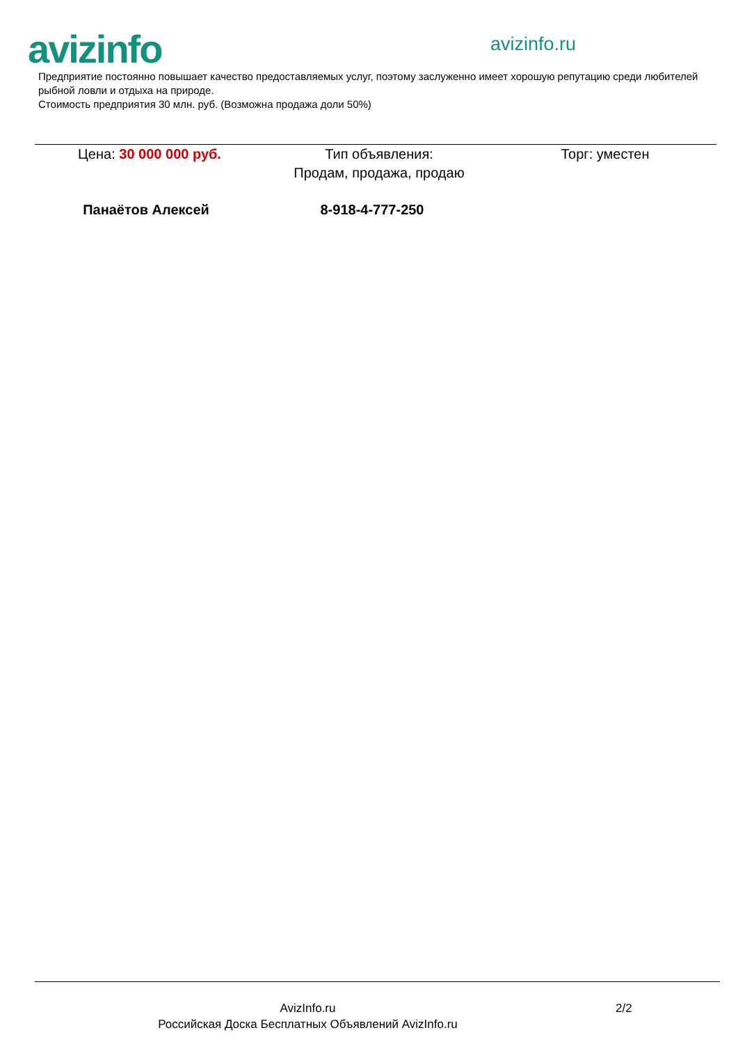avizinfo avizinfo.ru
Предприятие постоянно повышает качество предоставляемых услуг, поэтому заслуженно имеет хорошую репутацию среди любителей рыбной ловли и отдыха на природе.
Стоимость предприятия 30 млн. руб. (Возможна продажа доли 50%)
Цена: 30 000 000 руб. Тип объявления:
Продам, продажа, продаю
Торг: уместен
Панаётов Алексей 8-918-4-777-250
AvizInfo.ru 2/2
Российская Доска Бесплатных Объявлений AvizInfo.ru